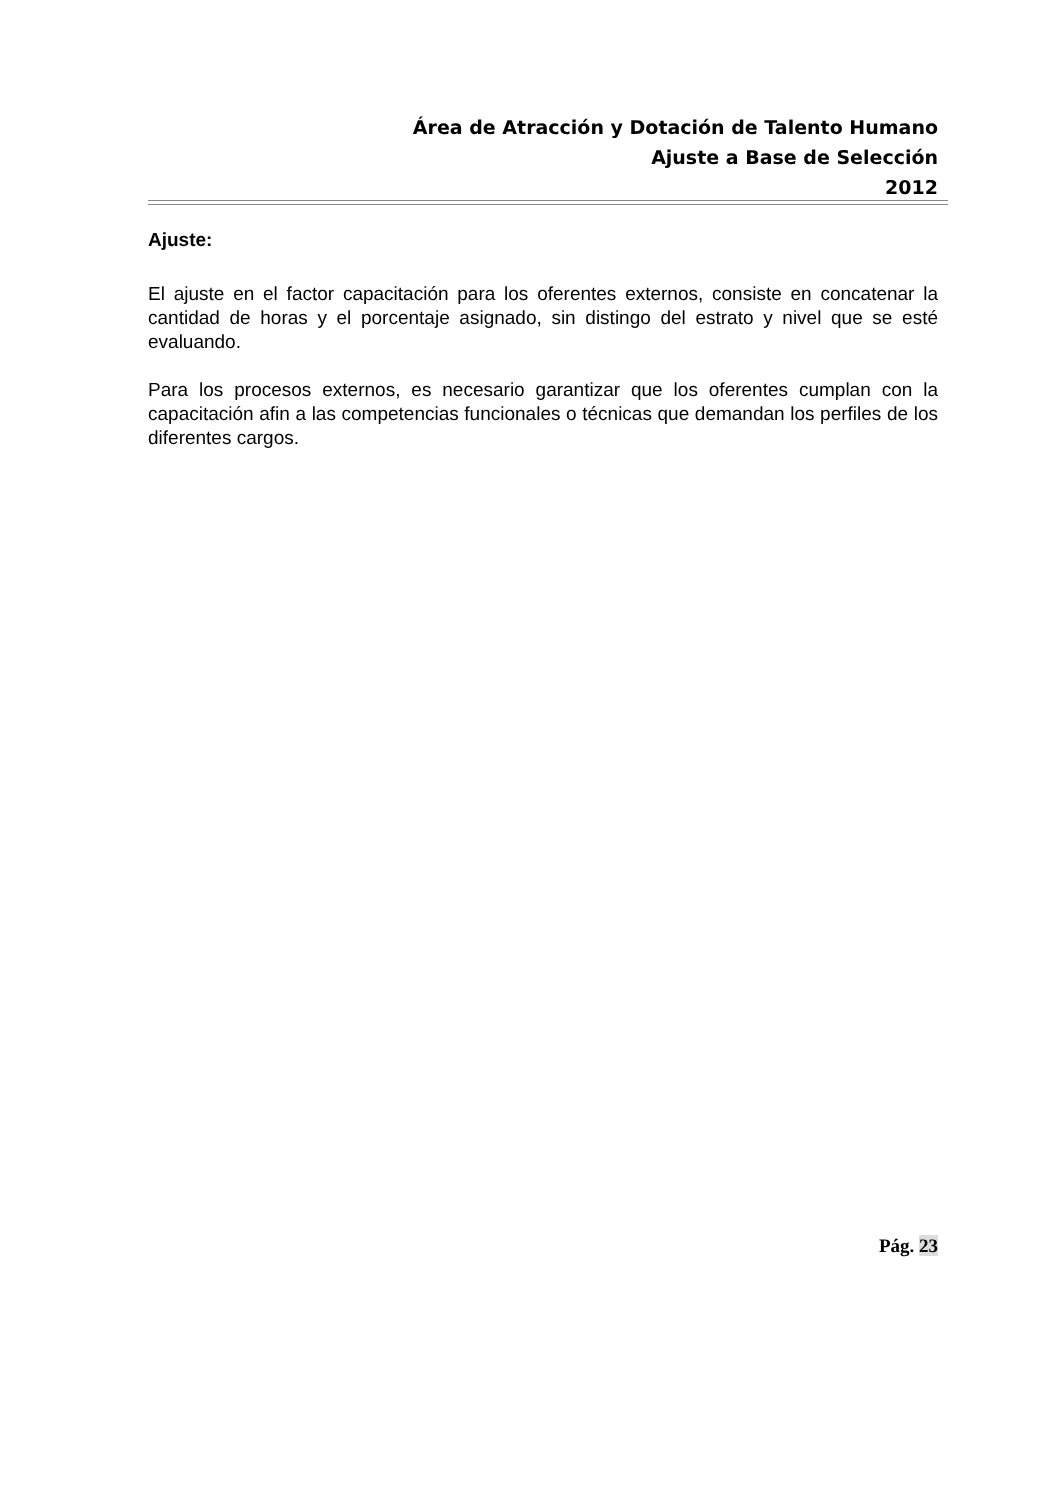Área de Atracción y Dotación de Talento Humano
Ajuste a Base de Selección
2012
Ajuste:
El ajuste en el factor capacitación para los oferentes externos, consiste en concatenar la cantidad de horas y el porcentaje asignado, sin distingo del estrato y nivel que se esté evaluando.
Para los procesos externos, es necesario garantizar que los oferentes cumplan con la capacitación afin a las competencias funcionales o técnicas que demandan los perfiles de los diferentes cargos.
Pág. 23